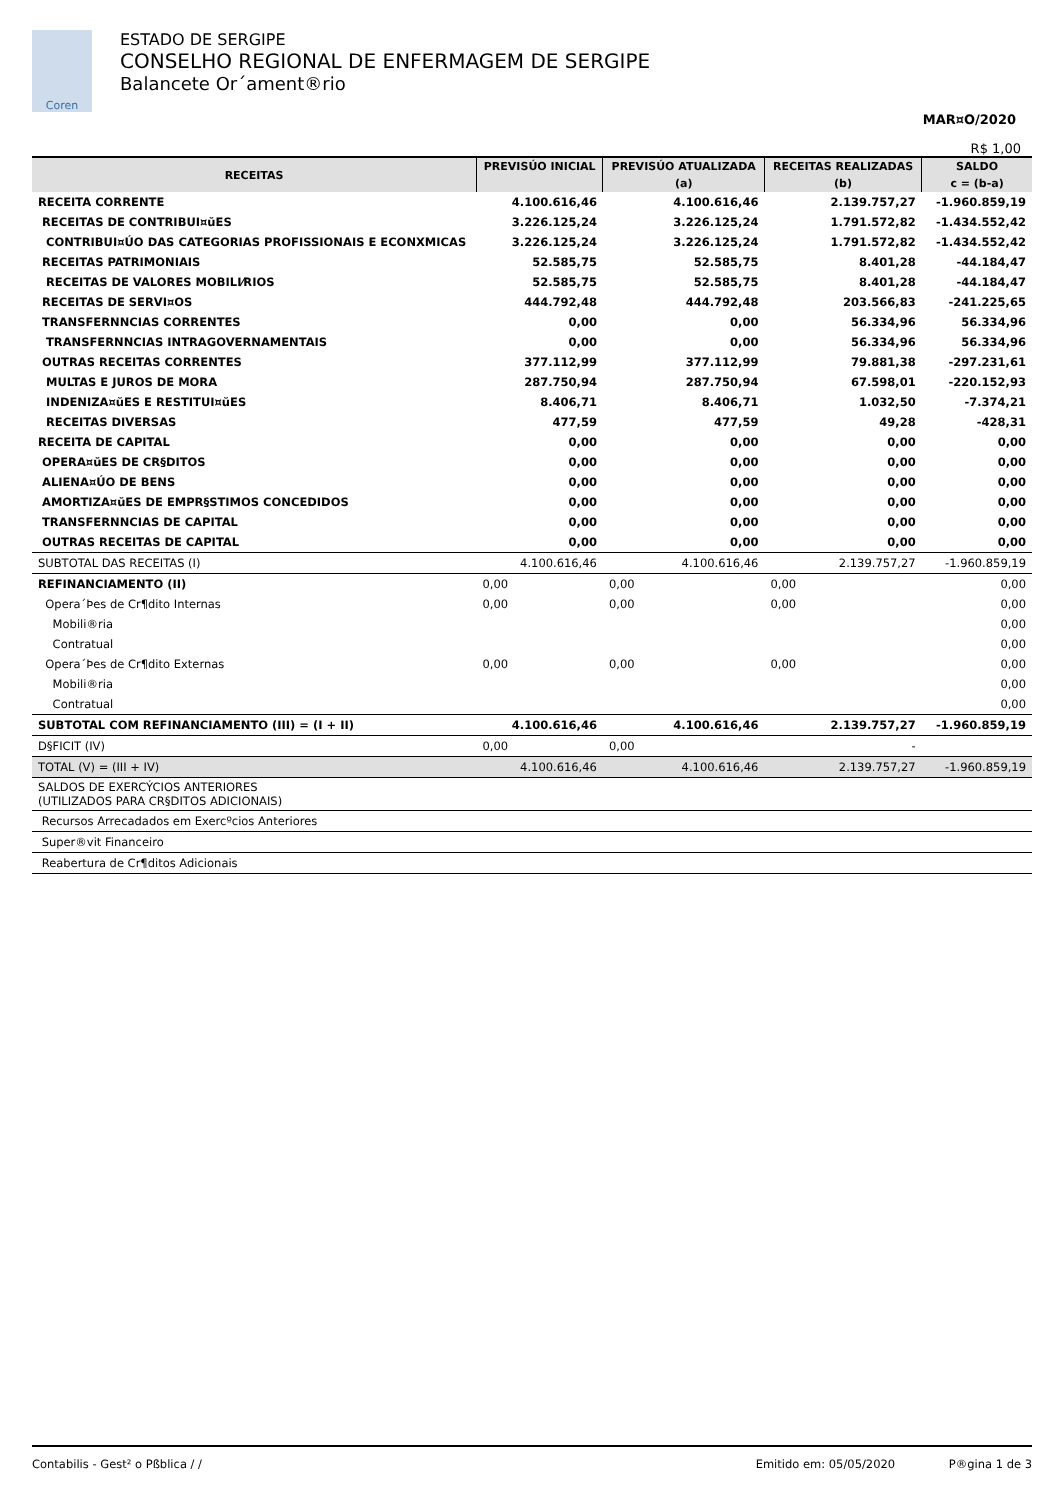Coren
ESTADO DE SERGIPE
CONSELHO REGIONAL DE ENFERMAGEM DE SERGIPE
Balancete Or´ament®rio
MAR¤O/2020
R$ 1,00
| RECEITAS | PREVISÚO INICIAL | PREVISÚO ATUALIZADA | RECEITAS REALIZADAS | SALDO |
| --- | --- | --- | --- | --- |
| | | (a) | (b) | c = (b-a) |
| RECEITA CORRENTE | 4.100.616,46 | 4.100.616,46 | 2.139.757,27 | -1.960.859,19 |
| RECEITAS DE CONTRIBUI¤ŭES | 3.226.125,24 | 3.226.125,24 | 1.791.572,82 | -1.434.552,42 |
| CONTRIBUI¤ÚO DAS CATEGORIAS PROFISSIONAIS E ECONXMICAS | 3.226.125,24 | 3.226.125,24 | 1.791.572,82 | -1.434.552,42 |
| RECEITAS PATRIMONIAIS | 52.585,75 | 52.585,75 | 8.401,28 | -44.184,47 |
| RECEITAS DE VALORES MOBILI⁄RIOS | 52.585,75 | 52.585,75 | 8.401,28 | -44.184,47 |
| RECEITAS DE SERVI¤OS | 444.792,48 | 444.792,48 | 203.566,83 | -241.225,65 |
| TRANSFERNNCIAS CORRENTES | 0,00 | 0,00 | 56.334,96 | 56.334,96 |
| TRANSFERNNCIAS INTRAGOVERNAMENTAIS | 0,00 | 0,00 | 56.334,96 | 56.334,96 |
| OUTRAS RECEITAS CORRENTES | 377.112,99 | 377.112,99 | 79.881,38 | -297.231,61 |
| MULTAS E JUROS DE MORA | 287.750,94 | 287.750,94 | 67.598,01 | -220.152,93 |
| INDENIZA¤ŭES E RESTITUI¤ŭES | 8.406,71 | 8.406,71 | 1.032,50 | -7.374,21 |
| RECEITAS DIVERSAS | 477,59 | 477,59 | 49,28 | -428,31 |
| RECEITA DE CAPITAL | 0,00 | 0,00 | 0,00 | 0,00 |
| OPERA¤ŭES DE CR§DITOS | 0,00 | 0,00 | 0,00 | 0,00 |
| ALIENA¤ÚO DE BENS | 0,00 | 0,00 | 0,00 | 0,00 |
| AMORTIZA¤ŭES DE EMPR§STIMOS CONCEDIDOS | 0,00 | 0,00 | 0,00 | 0,00 |
| TRANSFERNNCIAS DE CAPITAL | 0,00 | 0,00 | 0,00 | 0,00 |
| OUTRAS RECEITAS DE CAPITAL | 0,00 | 0,00 | 0,00 | 0,00 |
| SUBTOTAL DAS RECEITAS (I) | 4.100.616,46 | 4.100.616,46 | 2.139.757,27 | -1.960.859,19 |
| REFINANCIAMENTO (II) | 0,00 | 0,00 | 0,00 | 0,00 |
| Opera´Þes de Cr¶dito Internas | 0,00 | 0,00 | 0,00 | 0,00 |
| Mobili®ria | | | | 0,00 |
| Contratual | | | | 0,00 |
| Opera´Þes de Cr¶dito Externas | 0,00 | 0,00 | 0,00 | 0,00 |
| Mobili®ria | | | | 0,00 |
| Contratual | | | | 0,00 |
| SUBTOTAL COM REFINANCIAMENTO (III) = (I + II) | 4.100.616,46 | 4.100.616,46 | 2.139.757,27 | -1.960.859,19 |
| D§FICIT (IV) | 0,00 | 0,00 | - | |
| TOTAL (V) = (III + IV) | 4.100.616,46 | 4.100.616,46 | 2.139.757,27 | -1.960.859,19 |
| SALDOS DE EXERCÝCIOS ANTERIORES (UTILIZADOS PARA CR§DITOS ADICIONAIS) | | | | |
| Recursos Arrecadados em Exercºcios Anteriores | | | | |
| Super®vit Financeiro | | | | |
| Reabertura de Cr¶ditos Adicionais | | | | |
Contabilis - Gest² o Pßblica / / Emitido em: 05/05/2020 P®gina 1 de 3